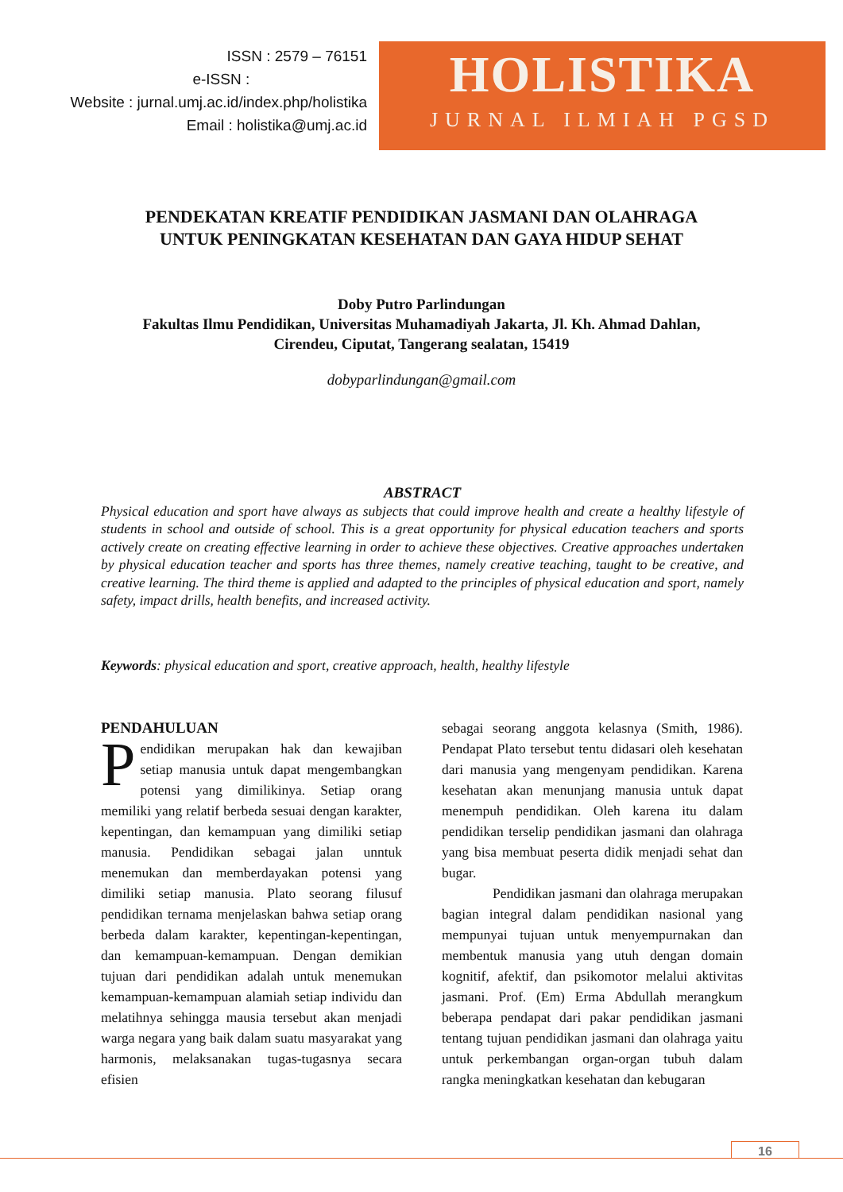ISSN : 2579 – 76151
e-ISSN :
Website : jurnal.umj.ac.id/index.php/holistika
Email : holistika@umj.ac.id
HOLISTIKA
JURNAL ILMIAH PGSD
PENDEKATAN KREATIF PENDIDIKAN JASMANI DAN OLAHRAGA
UNTUK PENINGKATAN KESEHATAN DAN GAYA HIDUP SEHAT
Doby Putro Parlindungan
Fakultas Ilmu Pendidikan, Universitas Muhamadiyah Jakarta, Jl. Kh. Ahmad Dahlan,
Cirendeu, Ciputat, Tangerang sealatan, 15419
dobyparlindungan@gmail.com
ABSTRACT
Physical education and sport have always as subjects that could improve health and create a healthy lifestyle of students in school and outside of school. This is a great opportunity for physical education teachers and sports actively create on creating effective learning in order to achieve these objectives. Creative approaches undertaken by physical education teacher and sports has three themes, namely creative teaching, taught to be creative, and creative learning. The third theme is applied and adapted to the principles of physical education and sport, namely safety, impact drills, health benefits, and increased activity.
Keywords: physical education and sport, creative approach, health, healthy lifestyle
PENDAHULUAN
Pendidikan merupakan hak dan kewajiban setiap manusia untuk dapat mengembangkan potensi yang dimilikinya. Setiap orang memiliki yang relatif berbeda sesuai dengan karakter, kepentingan, dan kemampuan yang dimiliki setiap manusia. Pendidikan sebagai jalan unntuk menemukan dan memberdayakan potensi yang dimiliki setiap manusia. Plato seorang filusuf pendidikan ternama menjelaskan bahwa setiap orang berbeda dalam karakter, kepentingan-kepentingan, dan kemampuan-kemampuan. Dengan demikian tujuan dari pendidikan adalah untuk menemukan kemampuan-kemampuan alamiah setiap individu dan melatihnya sehingga mausia tersebut akan menjadi warga negara yang baik dalam suatu masyarakat yang harmonis, melaksanakan tugas-tugasnya secara efisien
sebagai seorang anggota kelasnya (Smith, 1986). Pendapat Plato tersebut tentu didasari oleh kesehatan dari manusia yang mengenyam pendidikan. Karena kesehatan akan menunjang manusia untuk dapat menempuh pendidikan. Oleh karena itu dalam pendidikan terselip pendidikan jasmani dan olahraga yang bisa membuat peserta didik menjadi sehat dan bugar.
Pendidikan jasmani dan olahraga merupakan bagian integral dalam pendidikan nasional yang mempunyai tujuan untuk menyempurnakan dan membentuk manusia yang utuh dengan domain kognitif, afektif, dan psikomotor melalui aktivitas jasmani. Prof. (Em) Erma Abdullah merangkum beberapa pendapat dari pakar pendidikan jasmani tentang tujuan pendidikan jasmani dan olahraga yaitu untuk perkembangan organ-organ tubuh dalam rangka meningkatkan kesehatan dan kebugaran
16